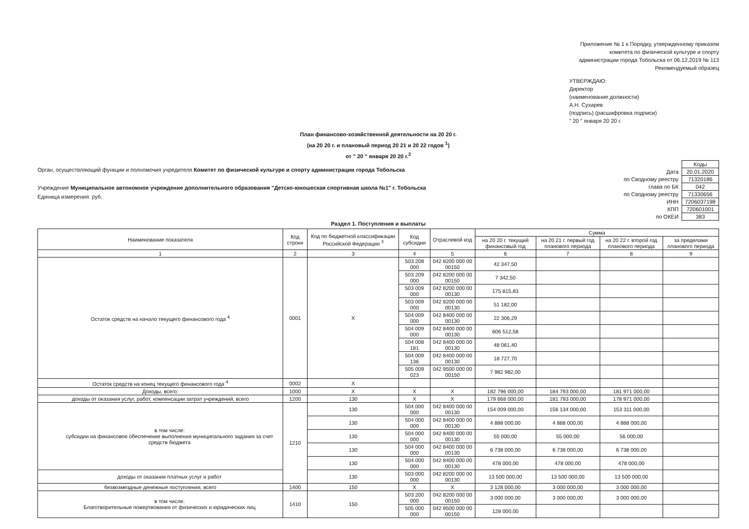Приложение № 1 к Порядку, утвержденному приказом комитета по физической культуре и спорту администрации города Тобольска от 06.12.2019 № 113
Рекомендуемый образец
УТВЕРЖДАЮ:
Директор
(наименование должности)
А.Н. Сухарев
(подпись) (расшифровка подписи)
" 20 " января 20 20 г.
План финансово-хозяйственной деятельности на 20 20 г.
(на 20 20 г. и плановый период 20 21 и 20 22 годов <sup>1</sup>)
от " 20 " января 20 20 г.<sup>2</sup>
Орган, осуществляющий функции и полномочия учредителя Комитет по физической культуре и спорту администрации города Тобольска
Учреждение Муниципальное автономное учреждение дополнительного образования "Детско-юношеская спортивная школа №1" г. Тобольска
Единица измерения: руб.
| | Коды |
| Дата | 20.01.2020 |
| по Сводному реестру | 71320186 |
| глава по БК | 042 |
| по Сводному реестру | 71330656 |
| ИНН | 7206037198 |
| КПП | 720601001 |
| по ОКЕИ | 383 |
Раздел 1. Поступления и выплаты
| Наименование показателя | Код строки | Код по бюджетной классификации Российской Федерации <sup>3</sup> | Код субсидии | Отраслевой код | Сумма | | | |
| --- | --- | --- | --- | --- | --- | --- | --- | --- |
| | | | | | на 20 20 г. текущий финансовый год | на 20 21 г. первый год планового периода | на 20 22 г. второй год планового периода | за пределами планового периода |
| 1 | 2 | 3 | 4 | 5 | 6 | 7 | 8 | 9 |
| Остаток средств на начало текущего финансового года <sup>4</sup> | 0001 | X | 503 208 000 | 042 8200 000 00 00150 | 42 347,50 | | | |
| | | | 503 209 000 | 042 8200 000 00 00150 | 7 342,50 | | | |
| | | | 503 009 000 | 042 8200 000 00 00130 | 175 815,83 | | | |
| | | | 503 009 000 | 042 8200 000 00 00130 | 51 182,00 | | | |
| | | | 504 009 000 | 042 8400 000 00 00130 | 22 306,29 | | | |
| | | | 504 009 000 | 042 8400 000 00 00130 | 606 512,58 | | | |
| | | | 504 008 181 | 042 8400 000 00 00130 | 48 061,40 | | | |
| | | | 504 009 136 | 042 8400 000 00 00130 | 18 727,70 | | | |
| | | | 505 009 023 | 042 9500 000 00 00150 | 7 982 982,00 | | | |
| Остаток средств на конец текущего финансового года <sup>4</sup> | 0002 | X | | | | | | |
| Доходы, всего: | 1000 | X | X | X | 182 796 000,00 | 184 793 000,00 | 181 971 000,00 | |
| доходы от оказания услуг, работ, компенсации затрат учреждений, всего | 1200 | 130 | X | X | 179 668 000,00 | 181 793 000,00 | 178 971 000,00 | |
| в том числе: субсидии на финансовое обеспечение выполнения муниципального задания за счет средств бюджета | 1210 | 130 | 504 000 000 | 042 8400 000 00 00130 | 154 009 000,00 | 156 134 000,00 | 153 311 000,00 | |
| | | 130 | 504 000 000 | 042 8400 000 00 00130 | 4 888 000,00 | 4 888 000,00 | 4 888 000,00 | |
| | | 130 | 504 000 000 | 042 8400 000 00 00130 | 55 000,00 | 55 000,00 | 56 000,00 | |
| | | 130 | 504 000 000 | 042 8400 000 00 00130 | 6 738 000,00 | 6 738 000,00 | 6 738 000,00 | |
| | | 130 | 504 000 000 | 042 8400 000 00 00130 | 478 000,00 | 478 000,00 | 478 000,00 | |
| доходы от оказания платных услуг и работ | | 130 | 503 000 000 | 042 8200 000 00 00130 | 13 500 000,00 | 13 500 000,00 | 13 500 000,00 | |
| безвозмездные денежные поступления, всего | 1400 | 150 | X | X | 3 128 000,00 | 3 000 000,00 | 3 000 000,00 | |
| в том числе: Благотворительные пожертвования от физических и юридических лиц | 1410 | 150 | 503 200 000 | 042 8200 000 00 00150 | 3 000 000,00 | 3 000 000,00 | 3 000 000,00 | |
| | | | 505 000 000 | 042 9500 000 00 00150 | 128 000,00 | | | |